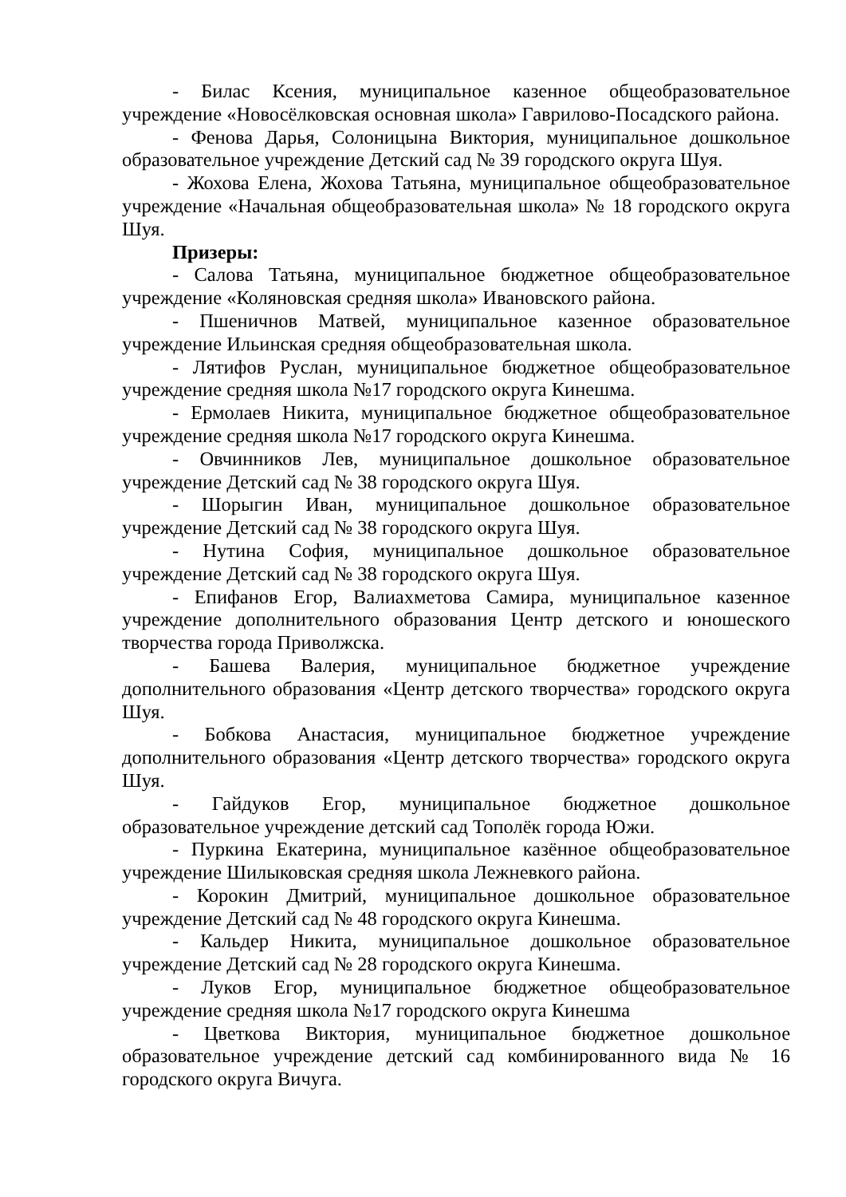- Билас Ксения, муниципальное казенное общеобразовательное учреждение «Новосёлковская основная школа» Гаврилово-Посадского района.
- Фенова Дарья, Солоницына Виктория, муниципальное дошкольное образовательное учреждение Детский сад № 39 городского округа Шуя.
- Жохова Елена, Жохова Татьяна, муниципальное общеобразовательное учреждение «Начальная общеобразовательная школа» № 18 городского округа Шуя.
Призеры:
- Салова Татьяна, муниципальное бюджетное общеобразовательное учреждение «Коляновская средняя школа» Ивановского района.
- Пшеничнов Матвей, муниципальное казенное образовательное учреждение Ильинская средняя общеобразовательная школа.
- Лятифов Руслан, муниципальное бюджетное общеобразовательное учреждение средняя школа №17 городского округа Кинешма.
- Ермолаев Никита, муниципальное бюджетное общеобразовательное учреждение средняя школа №17 городского округа Кинешма.
- Овчинников Лев, муниципальное дошкольное образовательное учреждение Детский сад № 38 городского округа Шуя.
- Шорыгин Иван, муниципальное дошкольное образовательное учреждение Детский сад № 38 городского округа Шуя.
- Нутина София, муниципальное дошкольное образовательное учреждение Детский сад № 38 городского округа Шуя.
- Епифанов Егор, Валиахметова Самира, муниципальное казенное учреждение дополнительного образования Центр детского и юношеского творчества города Приволжска.
- Башева Валерия, муниципальное бюджетное учреждение дополнительного образования «Центр детского творчества» городского округа Шуя.
- Бобкова Анастасия, муниципальное бюджетное учреждение дополнительного образования «Центр детского творчества» городского округа Шуя.
- Гайдуков Егор, муниципальное бюджетное дошкольное образовательное учреждение детский сад Тополёк города Южи.
- Пуркина Екатерина, муниципальное казённое общеобразовательное учреждение Шилыковская средняя школа Лежневкого района.
- Корокин Дмитрий, муниципальное дошкольное образовательное учреждение Детский сад № 48 городского округа Кинешма.
- Кальдер Никита, муниципальное дошкольное образовательное учреждение Детский сад № 28 городского округа Кинешма.
- Луков Егор, муниципальное бюджетное общеобразовательное учреждение средняя школа №17 городского округа Кинешма
- Цветкова Виктория, муниципальное бюджетное дошкольное образовательное учреждение детский сад комбинированного вида № 16 городского округа Вичуга.